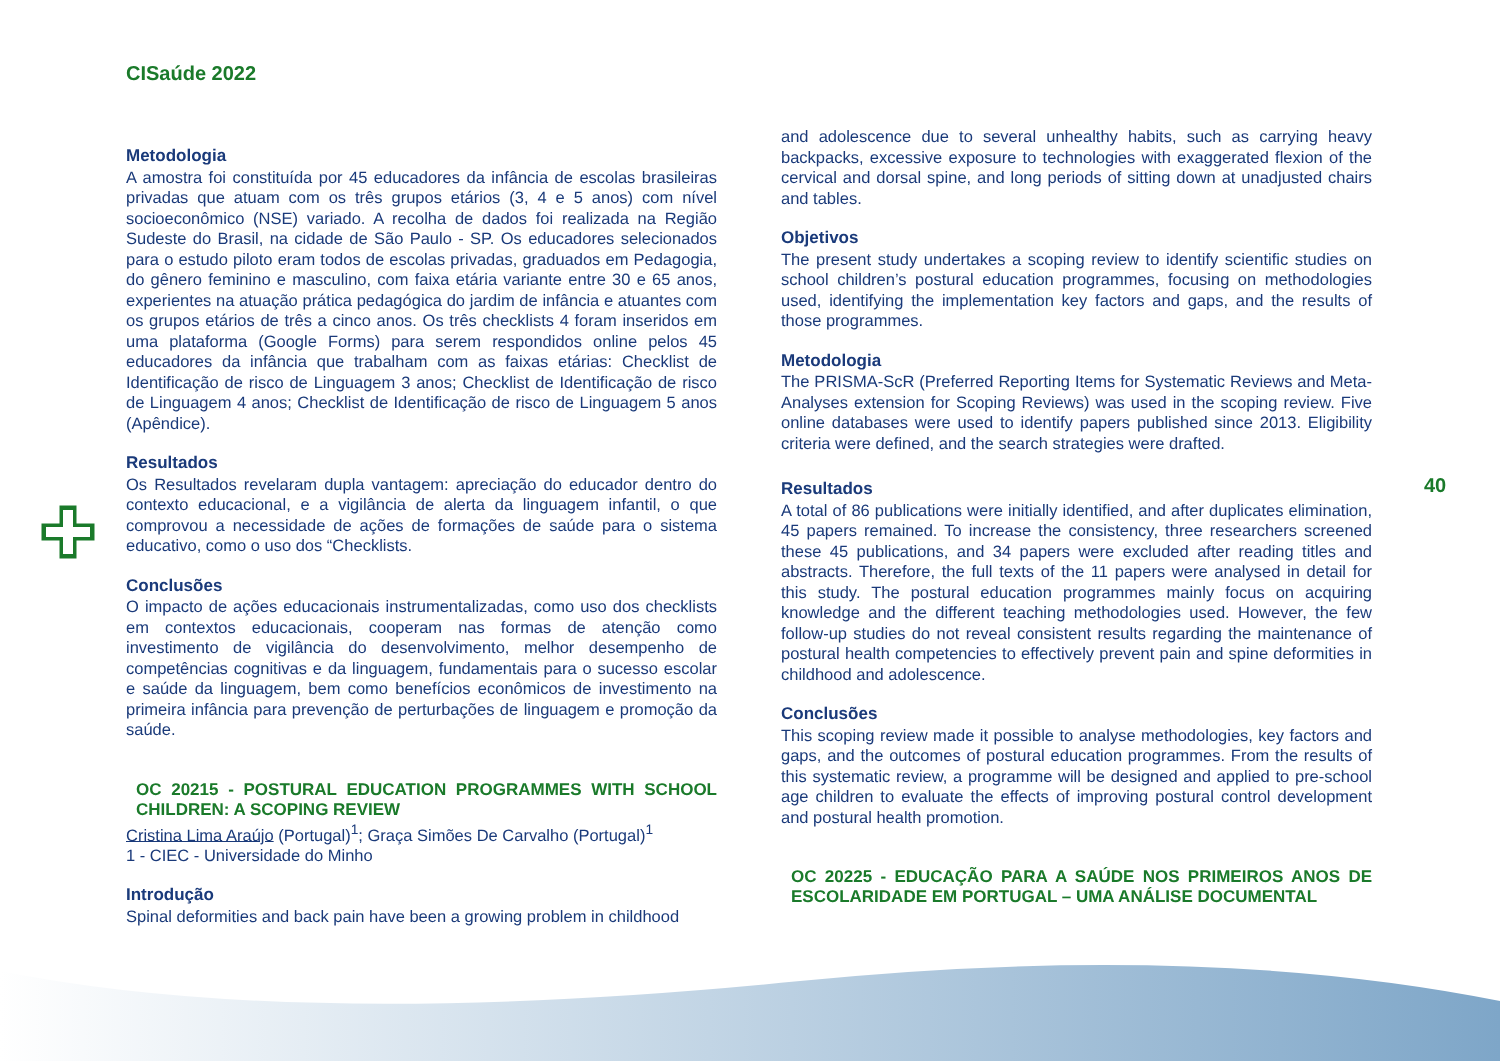CISaúde 2022
40
Metodologia
A amostra foi constituída por 45 educadores da infância de escolas brasileiras privadas que atuam com os três grupos etários (3, 4 e 5 anos) com nível socioeconômico (NSE) variado. A recolha de dados foi realizada na Região Sudeste do Brasil, na cidade de São Paulo - SP. Os educadores selecionados para o estudo piloto eram todos de escolas privadas, graduados em Pedagogia, do gênero feminino e masculino, com faixa etária variante entre 30 e 65 anos, experientes na atuação prática pedagógica do jardim de infância e atuantes com os grupos etários de três a cinco anos. Os três checklists 4 foram inseridos em uma plataforma (Google Forms) para serem respondidos online pelos 45 educadores da infância que trabalham com as faixas etárias: Checklist de Identificação de risco de Linguagem 3 anos; Checklist de Identificação de risco de Linguagem 4 anos; Checklist de Identificação de risco de Linguagem 5 anos (Apêndice).
Resultados
Os Resultados revelaram dupla vantagem: apreciação do educador dentro do contexto educacional, e a vigilância de alerta da linguagem infantil, o que comprovou a necessidade de ações de formações de saúde para o sistema educativo, como o uso dos “Checklists.
Conclusões
O impacto de ações educacionais instrumentalizadas, como uso dos checklists em contextos educacionais, cooperam nas formas de atenção como investimento de vigilância do desenvolvimento, melhor desempenho de competências cognitivas e da linguagem, fundamentais para o sucesso escolar e saúde da linguagem, bem como benefícios econômicos de investimento na primeira infância para prevenção de perturbações de linguagem e promoção da saúde.
OC 20215 - POSTURAL EDUCATION PROGRAMMES WITH SCHOOL CHILDREN: A SCOPING REVIEW
Cristina Lima Araújo (Portugal)<sup>1</sup>; Graça Simões De Carvalho (Portugal)<sup>1</sup>
1 - CIEC - Universidade do Minho
Introdução
Spinal deformities and back pain have been a growing problem in childhood
and adolescence due to several unhealthy habits, such as carrying heavy backpacks, excessive exposure to technologies with exaggerated flexion of the cervical and dorsal spine, and long periods of sitting down at unadjusted chairs and tables.
Objetivos
The present study undertakes a scoping review to identify scientific studies on school children’s postural education programmes, focusing on methodologies used, identifying the implementation key factors and gaps, and the results of those programmes.
Metodologia
The PRISMA-ScR (Preferred Reporting Items for Systematic Reviews and Meta-Analyses extension for Scoping Reviews) was used in the scoping review. Five online databases were used to identify papers published since 2013. Eligibility criteria were defined, and the search strategies were drafted.
Resultados
A total of 86 publications were initially identified, and after duplicates elimination, 45 papers remained. To increase the consistency, three researchers screened these 45 publications, and 34 papers were excluded after reading titles and abstracts. Therefore, the full texts of the 11 papers were analysed in detail for this study. The postural education programmes mainly focus on acquiring knowledge and the different teaching methodologies used. However, the few follow-up studies do not reveal consistent results regarding the maintenance of postural health competencies to effectively prevent pain and spine deformities in childhood and adolescence.
Conclusões
This scoping review made it possible to analyse methodologies, key factors and gaps, and the outcomes of postural education programmes. From the results of this systematic review, a programme will be designed and applied to pre-school age children to evaluate the effects of improving postural control development and postural health promotion.
OC 20225 - EDUCAÇÃO PARA A SAÚDE NOS PRIMEIROS ANOS DE ESCOLARIDADE EM PORTUGAL – UMA ANÁLISE DOCUMENTAL